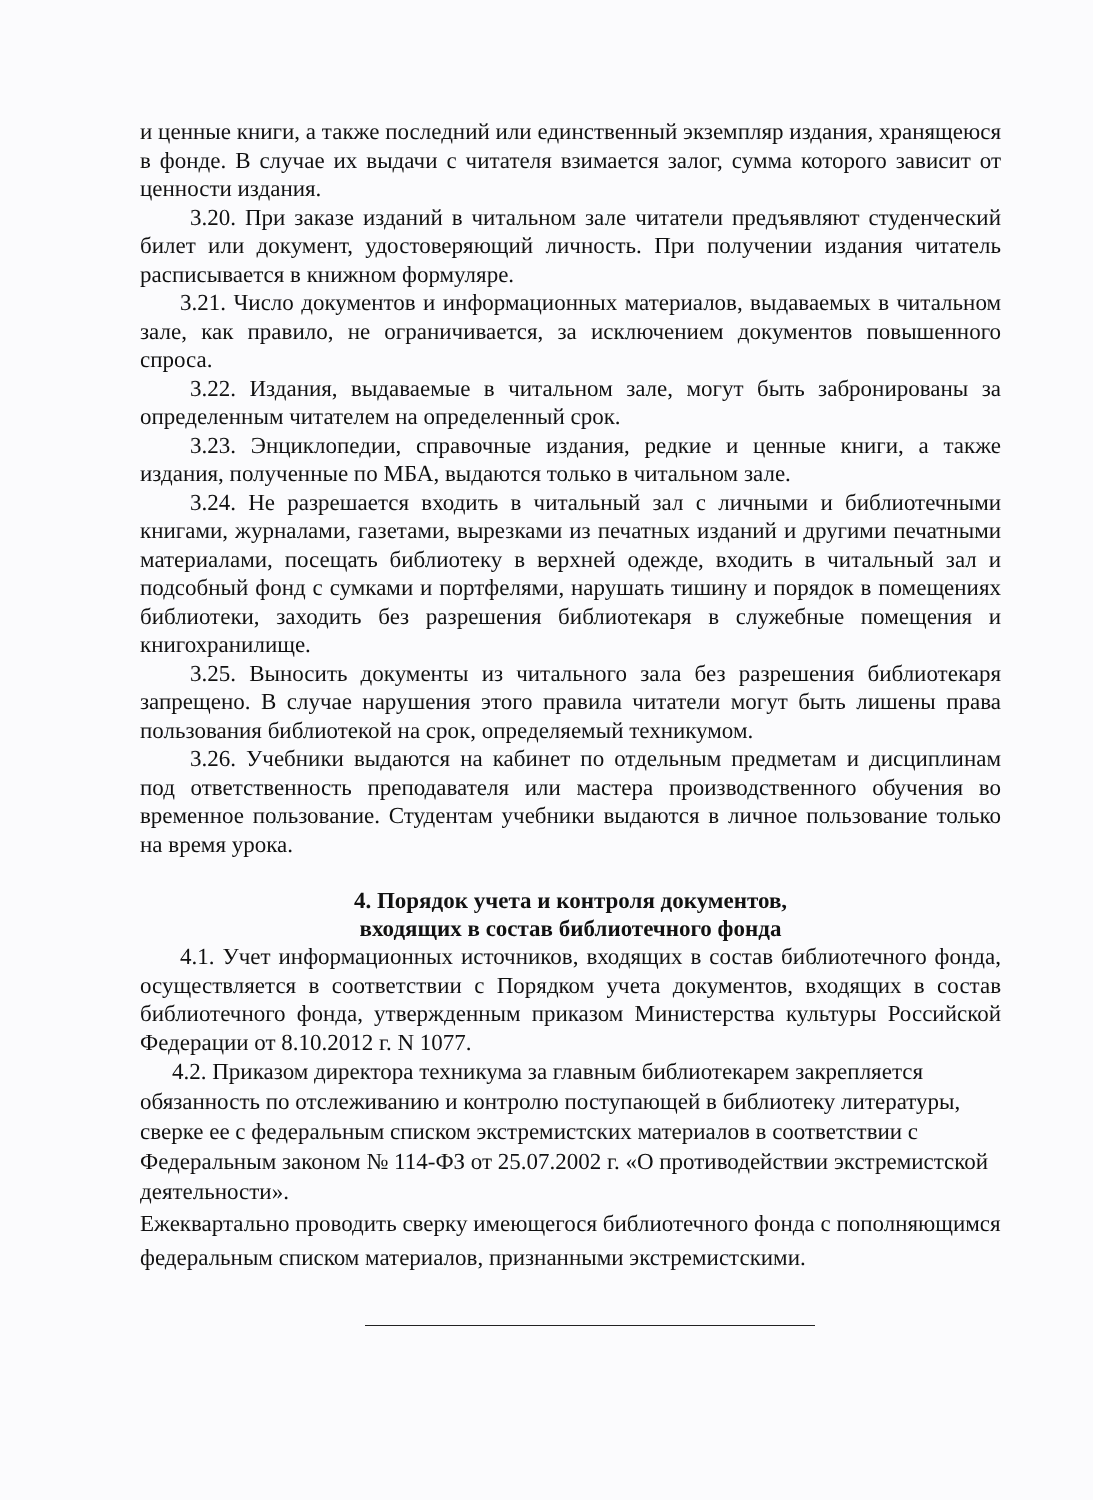и ценные книги, а также последний или единственный экземпляр издания, хранящеюся в фонде. В случае их выдачи с читателя взимается залог, сумма которого зависит от ценности издания.
3.20. При заказе изданий в читальном зале читатели предъявляют студенческий билет или документ, удостоверяющий личность. При получении издания читатель расписывается в книжном формуляре.
3.21. Число документов и информационных материалов, выдаваемых в читальном зале, как правило, не ограничивается, за исключением документов повышенного спроса.
3.22. Издания, выдаваемые в читальном зале, могут быть забронированы за определенным читателем на определенный срок.
3.23. Энциклопедии, справочные издания, редкие и ценные книги, а также издания, полученные по МБА, выдаются только в читальном зале.
3.24. Не разрешается входить в читальный зал с личными и библиотечными книгами, журналами, газетами, вырезками из печатных изданий и другими печатными материалами, посещать библиотеку в верхней одежде, входить в читальный зал и подсобный фонд с сумками и портфелями, нарушать тишину и порядок в помещениях библиотеки, заходить без разрешения библиотекаря в служебные помещения и книгохранилище.
3.25. Выносить документы из читального зала без разрешения библиотекаря запрещено. В случае нарушения этого правила читатели могут быть лишены права пользования библиотекой на срок, определяемый техникумом.
3.26. Учебники выдаются на кабинет по отдельным предметам и дисциплинам под ответственность преподавателя или мастера производственного обучения во временное пользование. Студентам учебники выдаются в личное пользование только на время урока.
4. Порядок учета и контроля документов,
входящих в состав библиотечного фонда
4.1. Учет информационных источников, входящих в состав библиотечного фонда, осуществляется в соответствии с Порядком учета документов, входящих в состав библиотечного фонда, утвержденным приказом Министерства культуры Российской Федерации от 8.10.2012 г. N 1077.
4.2. Приказом директора техникума за главным библиотекарем закрепляется обязанность по отслеживанию и контролю поступающей в библиотеку литературы, сверке ее с федеральным списком экстремистских материалов в соответствии с Федеральным законом № 114-ФЗ от 25.07.2002 г. «О противодействии экстремистской деятельности».
Ежеквартально проводить сверку имеющегося библиотечного фонда с пополняющимся федеральным списком материалов, признанными экстремистскими.